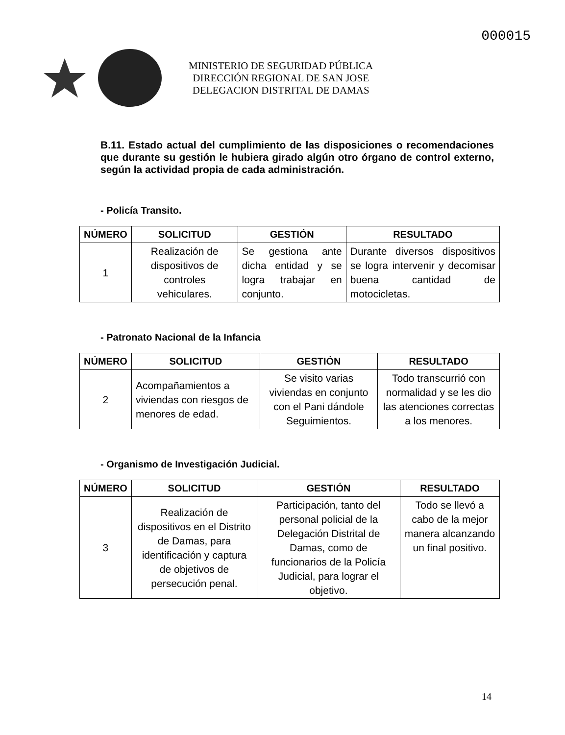000015
MINISTERIO DE SEGURIDAD PÚBLICA
DIRECCIÓN REGIONAL DE SAN JOSE
DELEGACION DISTRITAL DE DAMAS
B.11. Estado actual del cumplimiento de las disposiciones o recomendaciones que durante su gestión le hubiera girado algún otro órgano de control externo, según la actividad propia de cada administración.
- Policía Transito.
| NÚMERO | SOLICITUD | GESTIÓN | RESULTADO |
| --- | --- | --- | --- |
| 1 | Realización de dispositivos de controles vehiculares. | Se gestiona ante dicha entidad y se logra trabajar en conjunto. | Durante diversos dispositivos se logra intervenir y decomisar buena cantidad de motocicletas. |
- Patronato Nacional de la Infancia
| NÚMERO | SOLICITUD | GESTIÓN | RESULTADO |
| --- | --- | --- | --- |
| 2 | Acompañamientos a viviendas con riesgos de menores de edad. | Se visito varias viviendas en conjunto con el Pani dándole Seguimientos. | Todo transcurrió con normalidad y se les dio las atenciones correctas a los menores. |
- Organismo de Investigación Judicial.
| NÚMERO | SOLICITUD | GESTIÓN | RESULTADO |
| --- | --- | --- | --- |
| 3 | Realización de dispositivos en el Distrito de Damas, para identificación y captura de objetivos de persecución penal. | Participación, tanto del personal policial de la Delegación Distrital de Damas, como de funcionarios de la Policía Judicial, para lograr el objetivo. | Todo se llevó a cabo de la mejor manera alcanzando un final positivo. |
14